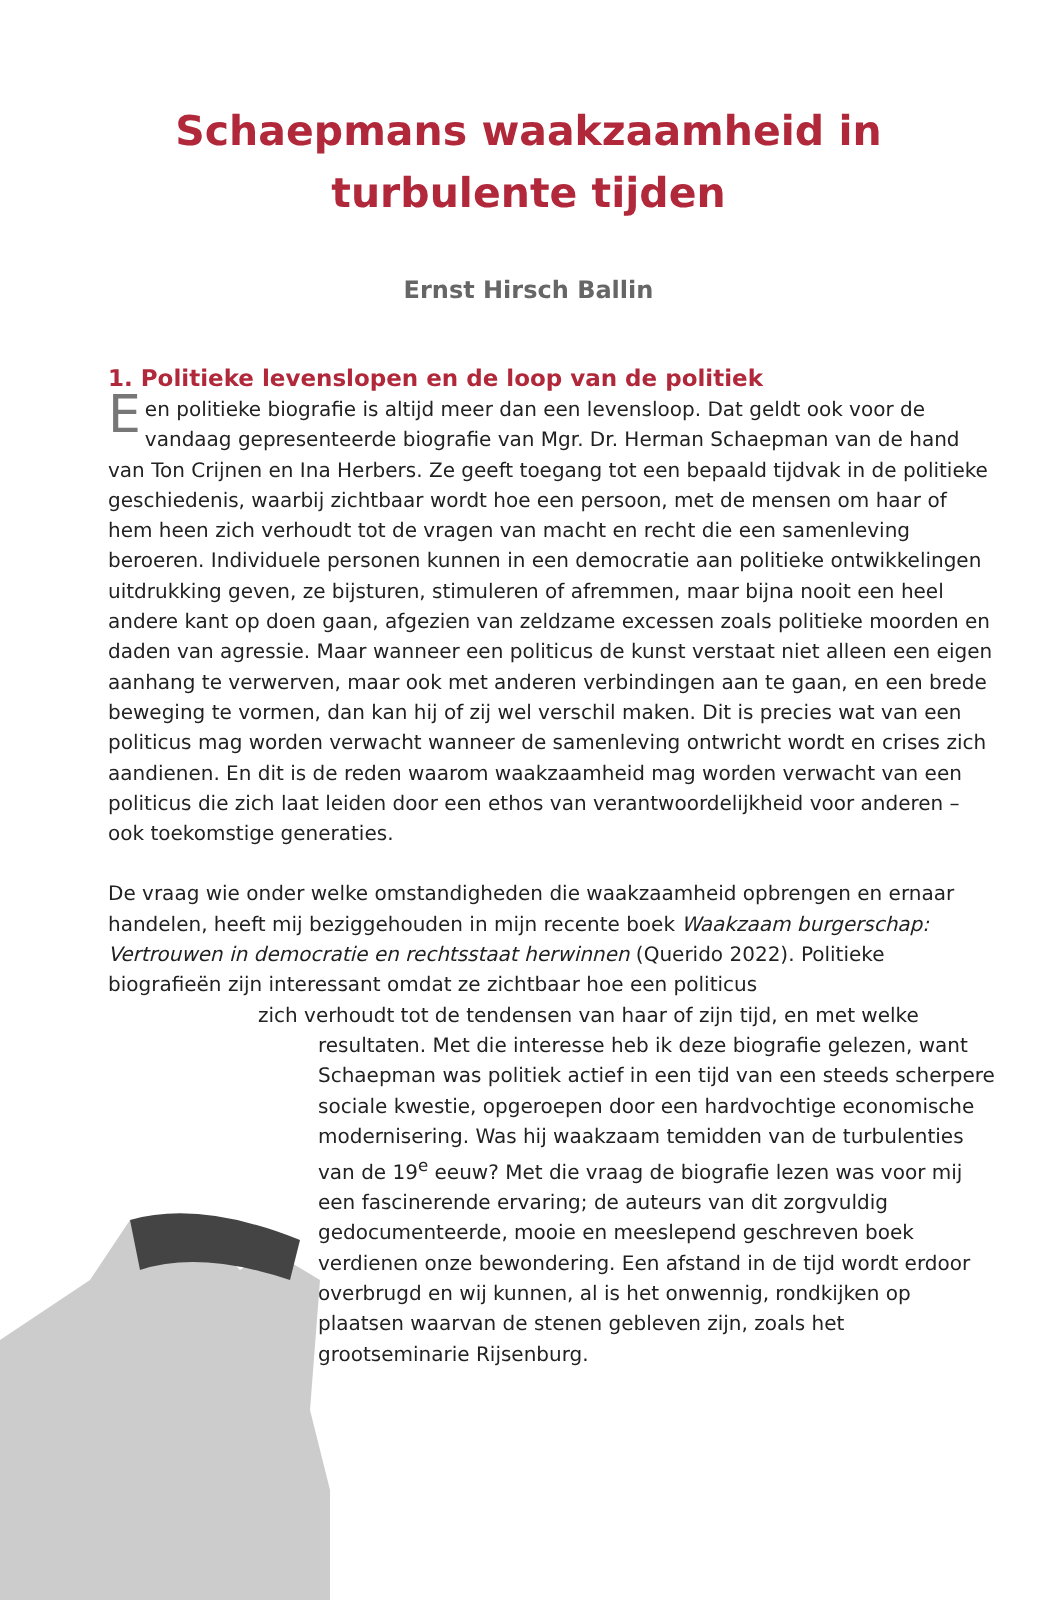Schaepmans waakzaamheid in
turbulente tijden
Ernst Hirsch Ballin
1. Politieke levenslopen en de loop van de politiek
Een politieke biografie is altijd meer dan een levensloop. Dat geldt ook voor de vandaag gepresenteerde biografie van Mgr. Dr. Herman Schaepman van de hand van Ton Crijnen en Ina Herbers. Ze geeft toegang tot een bepaald tijdvak in de politieke geschiedenis, waarbij zichtbaar wordt hoe een persoon, met de mensen om haar of hem heen zich verhoudt tot de vragen van macht en recht die een samenleving beroeren. Individuele personen kunnen in een democratie aan politieke ontwikkelingen uitdrukking geven, ze bijsturen, stimuleren of afremmen, maar bijna nooit een heel andere kant op doen gaan, afgezien van zeldzame excessen zoals politieke moorden en daden van agressie. Maar wanneer een politicus de kunst verstaat niet alleen een eigen aanhang te verwerven, maar ook met anderen verbindingen aan te gaan, en een brede beweging te vormen, dan kan hij of zij wel verschil maken. Dit is precies wat van een politicus mag worden verwacht wanneer de samenleving ontwricht wordt en crises zich aandienen. En dit is de reden waarom waakzaamheid mag worden verwacht van een politicus die zich laat leiden door een ethos van verantwoordelijkheid voor anderen – ook toekomstige generaties.
De vraag wie onder welke omstandigheden die waakzaamheid opbrengen en ernaar handelen, heeft mij beziggehouden in mijn recente boek Waakzaam burgerschap: Vertrouwen in democratie en rechtsstaat herwinnen (Querido 2022). Politieke biografieën zijn interessant omdat ze zichtbaar hoe een politicus
zich verhoudt tot de tendensen van haar of zijn tijd, en met welke
resultaten. Met die interesse heb ik deze biografie gelezen, want Schaepman was politiek actief in een tijd van een steeds scherpere sociale kwestie, opgeroepen door een hardvochtige economische modernisering. Was hij waakzaam temidden van de turbulenties van de 19<sup>e</sup> eeuw? Met die vraag de biografie lezen was voor mij een fascinerende ervaring; de auteurs van dit zorgvuldig gedocumenteerde, mooie en meeslepend geschreven boek verdienen onze bewondering. Een afstand in de tijd wordt erdoor overbrugd en wij kunnen, al is het onwennig, rondkijken op plaatsen waarvan de stenen gebleven zijn, zoals het grootseminarie Rijsenburg.